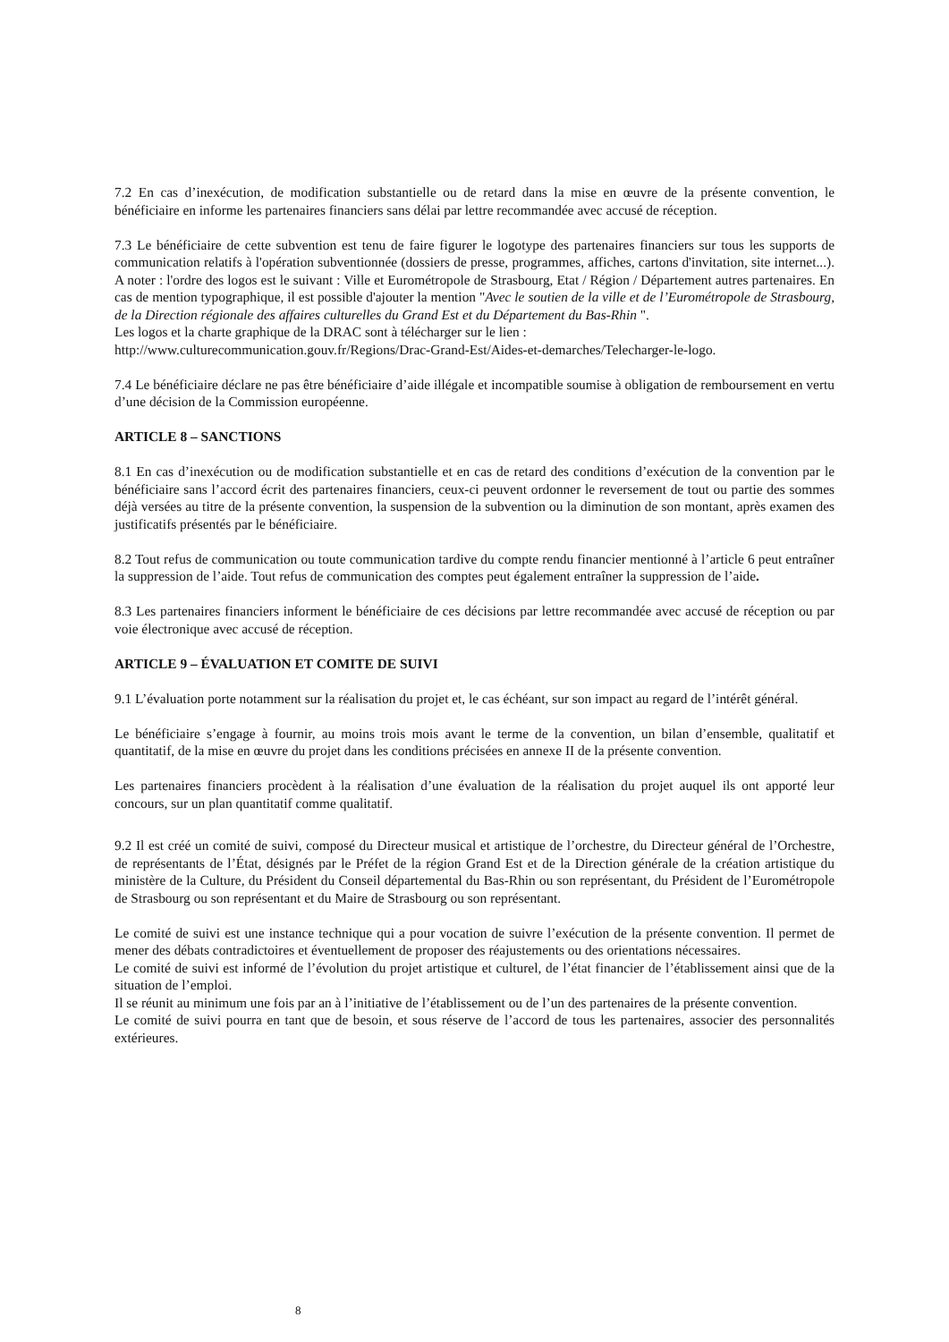7.2 En cas d’inexécution, de modification substantielle ou de retard dans la mise en œuvre de la présente convention, le bénéficiaire en informe les partenaires financiers sans délai par lettre recommandée avec accusé de réception.
7.3 Le bénéficiaire de cette subvention est tenu de faire figurer le logotype des partenaires financiers sur tous les supports de communication relatifs à l'opération subventionnée (dossiers de presse, programmes, affiches, cartons d'invitation, site internet...). A noter : l'ordre des logos est le suivant : Ville et Eurométropole de Strasbourg, Etat / Région / Département autres partenaires. En cas de mention typographique, il est possible d'ajouter la mention "Avec le soutien de la ville et de l’Eurométropole de Strasbourg, de la Direction régionale des affaires culturelles du Grand Est et du Département du Bas-Rhin ".
Les logos et la charte graphique de la DRAC sont à télécharger sur le lien :
http://www.culturecommunication.gouv.fr/Regions/Drac-Grand-Est/Aides-et-demarches/Telecharger-le-logo.
7.4 Le bénéficiaire déclare ne pas être bénéficiaire d’aide illégale et incompatible soumise à obligation de remboursement en vertu d’une décision de la Commission européenne.
ARTICLE 8 – SANCTIONS
8.1 En cas d’inexécution ou de modification substantielle et en cas de retard des conditions d’exécution de la convention par le bénéficiaire sans l’accord écrit des partenaires financiers, ceux-ci peuvent ordonner le reversement de tout ou partie des sommes déjà versées au titre de la présente convention, la suspension de la subvention ou la diminution de son montant, après examen des justificatifs présentés par le bénéficiaire.
8.2 Tout refus de communication ou toute communication tardive du compte rendu financier mentionné à l’article 6 peut entraîner la suppression de l’aide. Tout refus de communication des comptes peut également entraîner la suppression de l’aide.
8.3 Les partenaires financiers informent le bénéficiaire de ces décisions par lettre recommandée avec accusé de réception ou par voie électronique avec accusé de réception.
ARTICLE 9 – ÉVALUATION ET COMITE DE SUIVI
9.1 L’évaluation porte notamment sur la réalisation du projet et, le cas échéant, sur son impact au regard de l’intérêt général.
Le bénéficiaire s’engage à fournir, au moins trois mois avant le terme de la convention, un bilan d’ensemble, qualitatif et quantitatif, de la mise en œuvre du projet dans les conditions précisées en annexe II de la présente convention.
Les partenaires financiers procèdent à la réalisation d’une évaluation de la réalisation du projet auquel ils ont apporté leur concours, sur un plan quantitatif comme qualitatif.
9.2 Il est créé un comité de suivi, composé du Directeur musical et artistique de l’orchestre, du Directeur général de l’Orchestre, de représentants de l’État, désignés par le Préfet de la région Grand Est et de la Direction générale de la création artistique du ministère de la Culture, du Président du Conseil départemental du Bas-Rhin ou son représentant, du Président de l’Eurométropole de Strasbourg ou son représentant et du Maire de Strasbourg ou son représentant.
Le comité de suivi est une instance technique qui a pour vocation de suivre l’exécution de la présente convention. Il permet de mener des débats contradictoires et éventuellement de proposer des réajustements ou des orientations nécessaires.
Le comité de suivi est informé de l’évolution du projet artistique et culturel, de l’état financier de l’établissement ainsi que de la situation de l’emploi.
Il se réunit au minimum une fois par an à l’initiative de l’établissement ou de l’un des partenaires de la présente convention.
Le comité de suivi pourra en tant que de besoin, et sous réserve de l’accord de tous les partenaires, associer des personnalités extérieures.
8